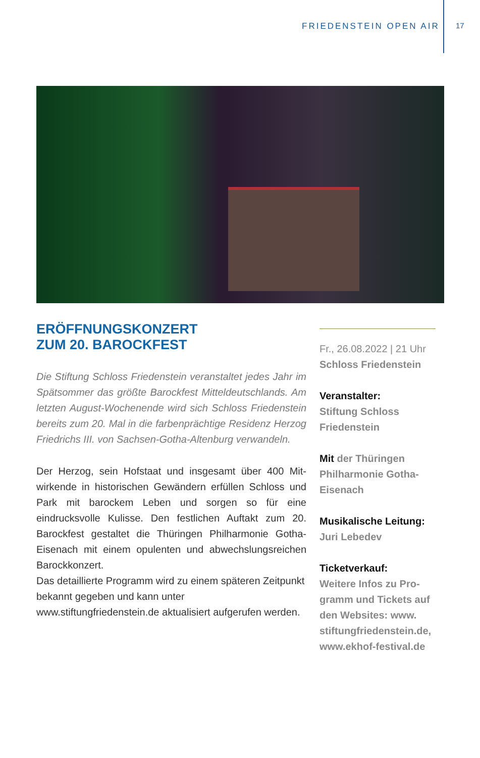FRIEDENSTEIN OPEN AIR 17
ERÖFFNUNGSKONZERT
ZUM 20. BAROCKFEST
Die Stiftung Schloss Friedenstein veranstaltet jedes Jahr im Spätsommer das größte Barockfest Mitteldeutsch­lands. Am letzten August-Wochenende wird sich Schloss Friedenstein bereits zum 20. Mal in die farbenprächtige Residenz Herzog Friedrichs III. von Sachsen-Gotha-Alten­burg verwandeln.
Der Herzog, sein Hofstaat und insgesamt über 400 Mit­wirkende in historischen Gewändern erfüllen Schloss und Park mit barockem Leben und sorgen so für eine eindrucksvolle Kulisse. Den festlichen Auftakt zum 20. Barockfest gestaltet die Thüringen Philharmonie Gotha-Eisenach mit einem opulenten und abwechs­lungsreichen Barockkonzert.
Das detaillierte Programm wird zu einem späteren Zeitpunkt bekannt gegeben und kann unter www.stiftungfriedenstein.de aktualisiert aufgerufen werden.
Fr., 26.08.2022 | 21 Uhr
Schloss Friedenstein
Veranstalter:
Stiftung Schloss Friedenstein
Mit der Thüringen Philharmonie Gotha-Eisenach
Musikalische Leitung:
Juri Lebedev
Ticketverkauf:
Weitere Infos zu Pro­gramm und Tickets auf den Websites: www. stiftungfriedenstein.de, www.ekhof-festival.de